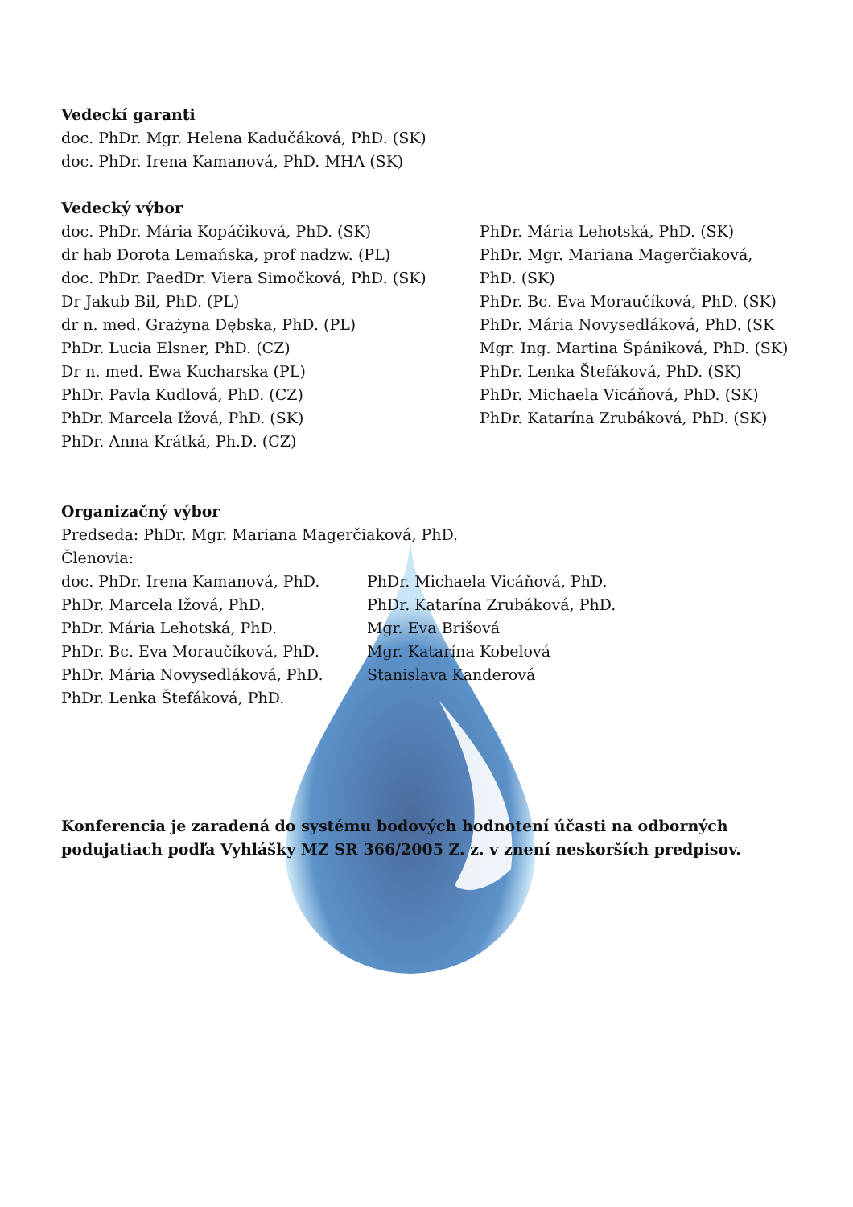Vedeckí garanti
doc. PhDr. Mgr. Helena Kadučáková, PhD. (SK)
doc. PhDr. Irena Kamanová, PhD. MHA (SK)
Vedecký výbor
doc. PhDr. Mária Kopáčiková, PhD. (SK)
dr hab Dorota Lemańska, prof nadzw. (PL)
doc. PhDr. PaedDr. Viera Simočková, PhD. (SK)
Dr Jakub Bil, PhD. (PL)
dr n. med. Grażyna Dębska, PhD. (PL)
PhDr. Lucia Elsner, PhD. (CZ)
Dr n. med. Ewa Kucharska (PL)
PhDr. Pavla Kudlová, PhD. (CZ)
PhDr. Marcela Ižová, PhD. (SK)
PhDr. Anna Krátká, Ph.D. (CZ)
PhDr. Mária Lehotská, PhD. (SK)
PhDr. Mgr. Mariana Magerčiaková, PhD. (SK)
PhDr. Bc. Eva Moraučíková, PhD. (SK)
PhDr. Mária Novysedláková, PhD. (SK
Mgr. Ing. Martina Špániková, PhD. (SK)
PhDr. Lenka Štefáková, PhD. (SK)
PhDr. Michaela Vicáňová, PhD. (SK)
PhDr. Katarína Zrubáková, PhD. (SK)
Organizačný výbor
Predseda: PhDr. Mgr. Mariana Magerčiaková, PhD.
Členovia:
doc. PhDr. Irena Kamanová, PhD.
PhDr. Marcela Ižová, PhD.
PhDr. Mária Lehotská, PhD.
PhDr. Bc. Eva Moraučíková, PhD.
PhDr. Mária Novysedláková, PhD.
PhDr. Lenka Štefáková, PhD.
PhDr. Michaela Vicáňová, PhD.
PhDr. Katarína Zrubáková, PhD.
Mgr. Eva Brišová
Mgr. Katarína Kobelová
Stanislava Kanderová
Konferencia je zaradená do systému bodových hodnotení účasti na odborných podujatiach podľa Vyhlášky MZ SR 366/2005 Z. z. v znení neskorších predpisov.